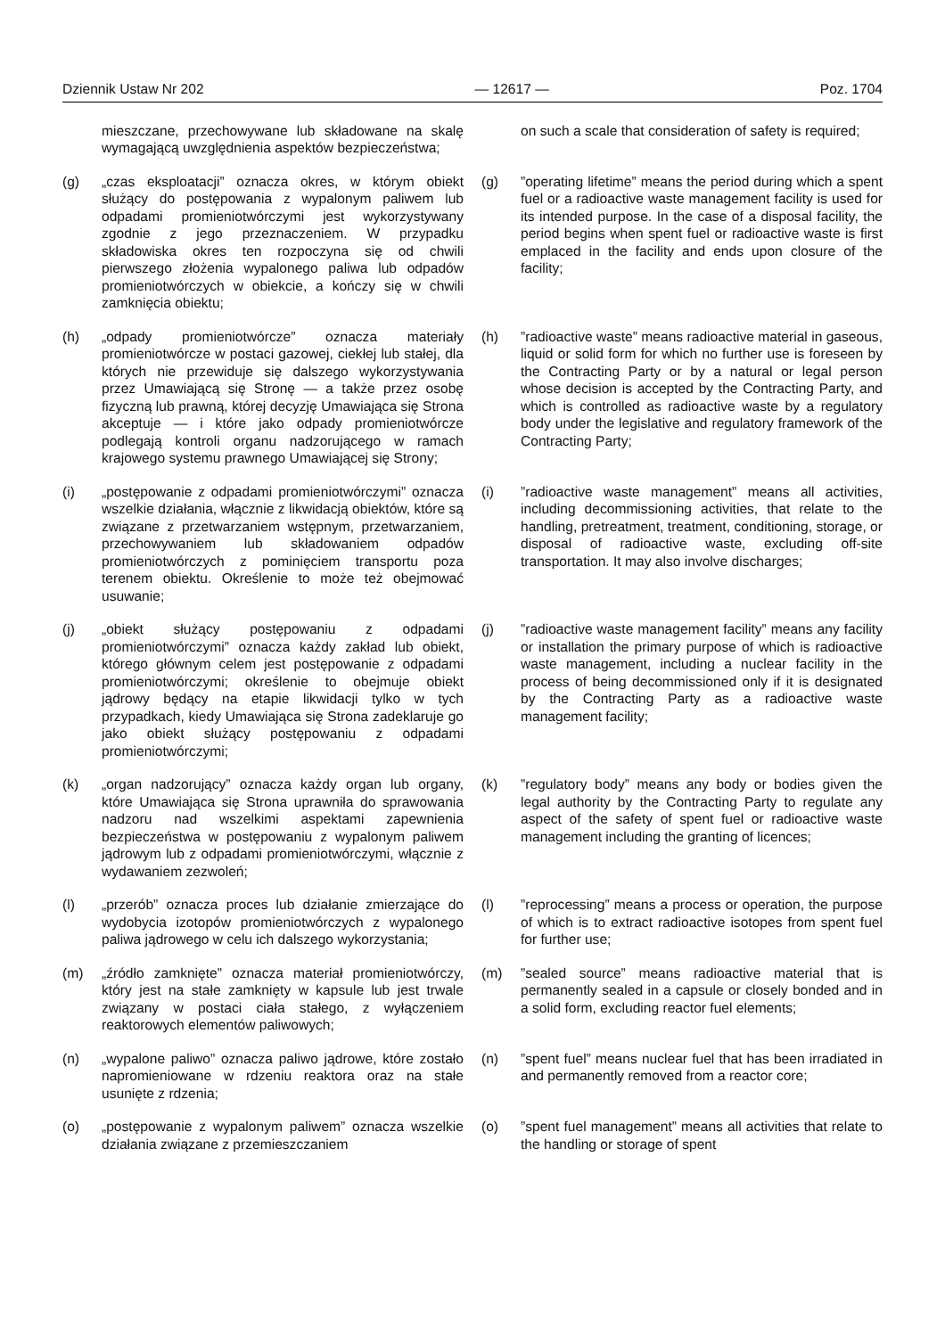Dziennik Ustaw Nr 202 — 12617 — Poz. 1704
mieszczane, przechowywane lub składowane na skalę wymagającą uwzględnienia aspektów bezpieczeństwa;
on such a scale that consideration of safety is required;
(g) „czas eksploatacji” oznacza okres, w którym obiekt służący do postępowania z wypalonym paliwem lub odpadami promieniotwórczymi jest wykorzystywany zgodnie z jego przeznaczeniem. W przypadku składowiska okres ten rozpoczyna się od chwili pierwszego złożenia wypalonego paliwa lub odpadów promieniotwórczych w obiekcie, a kończy się w chwili zamknięcia obiektu;
(g)”operating lifetime” means the period during which a spent fuel or a radioactive waste management facility is used for its intended purpose. In the case of a disposal facility, the period begins when spent fuel or radioactive waste is first emplaced in the facility and ends upon closure of the facility;
(h) „odpady promieniotwórcze” oznacza materiały promieniotwórcze w postaci gazowej, ciekłej lub stałej, dla których nie przewiduje się dalszego wykorzystywania przez Umawiającą się Stronę — a także przez osobę fizyczną lub prawną, której decyzję Umawiająca się Strona akceptuje — i które jako odpady promieniotwórcze podlegają kontroli organu nadzorującego w ramach krajowego systemu prawnego Umawiającej się Strony;
(h)”radioactive waste” means radioactive material in gaseous, liquid or solid form for which no further use is foreseen by the Contracting Party or by a natural or legal person whose decision is accepted by the Contracting Party, and which is controlled as radioactive waste by a regulatory body under the legislative and regulatory framework of the Contracting Party;
(i) „postępowanie z odpadami promieniotwórczymi” oznacza wszelkie działania, włącznie z likwidacją obiektów, które są związane z przetwarzaniem wstępnym, przetwarzaniem, przechowywaniem lub składowaniem odpadów promieniotwórczych z pominięciem transportu poza terenem obiektu. Określenie to może też obejmować usuwanie;
(i)”radioactive waste management” means all activities, including decommissioning activities, that relate to the handling, pretreatment, treatment, conditioning, storage, or disposal of radioactive waste, excluding off-site transportation. It may also involve discharges;
(j) „obiekt służący postępowaniu z odpadami promieniotwórczymi” oznacza każdy zakład lub obiekt, którego głównym celem jest postępowanie z odpadami promieniotwórczymi; określenie to obejmuje obiekt jądrowy będący na etapie likwidacji tylko w tych przypadkach, kiedy Umawiająca się Strona zadeklaruje go jako obiekt służący postępowaniu z odpadami promieniotwórczymi;
(j)”radioactive waste management facility” means any facility or installation the primary purpose of which is radioactive waste management, including a nuclear facility in the process of being decommissioned only if it is designated by the Contracting Party as a radioactive waste management facility;
(k) „organ nadzorujący” oznacza każdy organ lub organy, które Umawiająca się Strona uprawniła do sprawowania nadzoru nad wszelkimi aspektami zapewnienia bezpieczeństwa w postępowaniu z wypalonym paliwem jądrowym lub z odpadami promieniotwórczymi, włącznie z wydawaniem zezwoleń;
(k)”regulatory body” means any body or bodies given the legal authority by the Contracting Party to regulate any aspect of the safety of spent fuel or radioactive waste management including the granting of licences;
(l) „przerób” oznacza proces lub działanie zmierzające do wydobycia izotopów promieniotwórczych z wypalonego paliwa jądrowego w celu ich dalszego wykorzystania;
(l)”reprocessing” means a process or operation, the purpose of which is to extract radioactive isotopes from spent fuel for further use;
(m) „źródło zamknięte” oznacza materiał promieniotwórczy, który jest na stałe zamknięty w kapsule lub jest trwale związany w postaci ciała stałego, z wyłączeniem reaktorowych elementów paliwowych;
(m)”sealed source” means radioactive material that is permanently sealed in a capsule or closely bonded and in a solid form, excluding reactor fuel elements;
(n) „wypalone paliwo” oznacza paliwo jądrowe, które zostało napromieniowane w rdzeniu reaktora oraz na stałe usunięte z rdzenia;
(n)”spent fuel” means nuclear fuel that has been irradiated in and permanently removed from a reactor core;
(o) „postępowanie z wypalonym paliwem” oznacza wszelkie działania związane z przemieszczaniem
(o)”spent fuel management” means all activities that relate to the handling or storage of spent